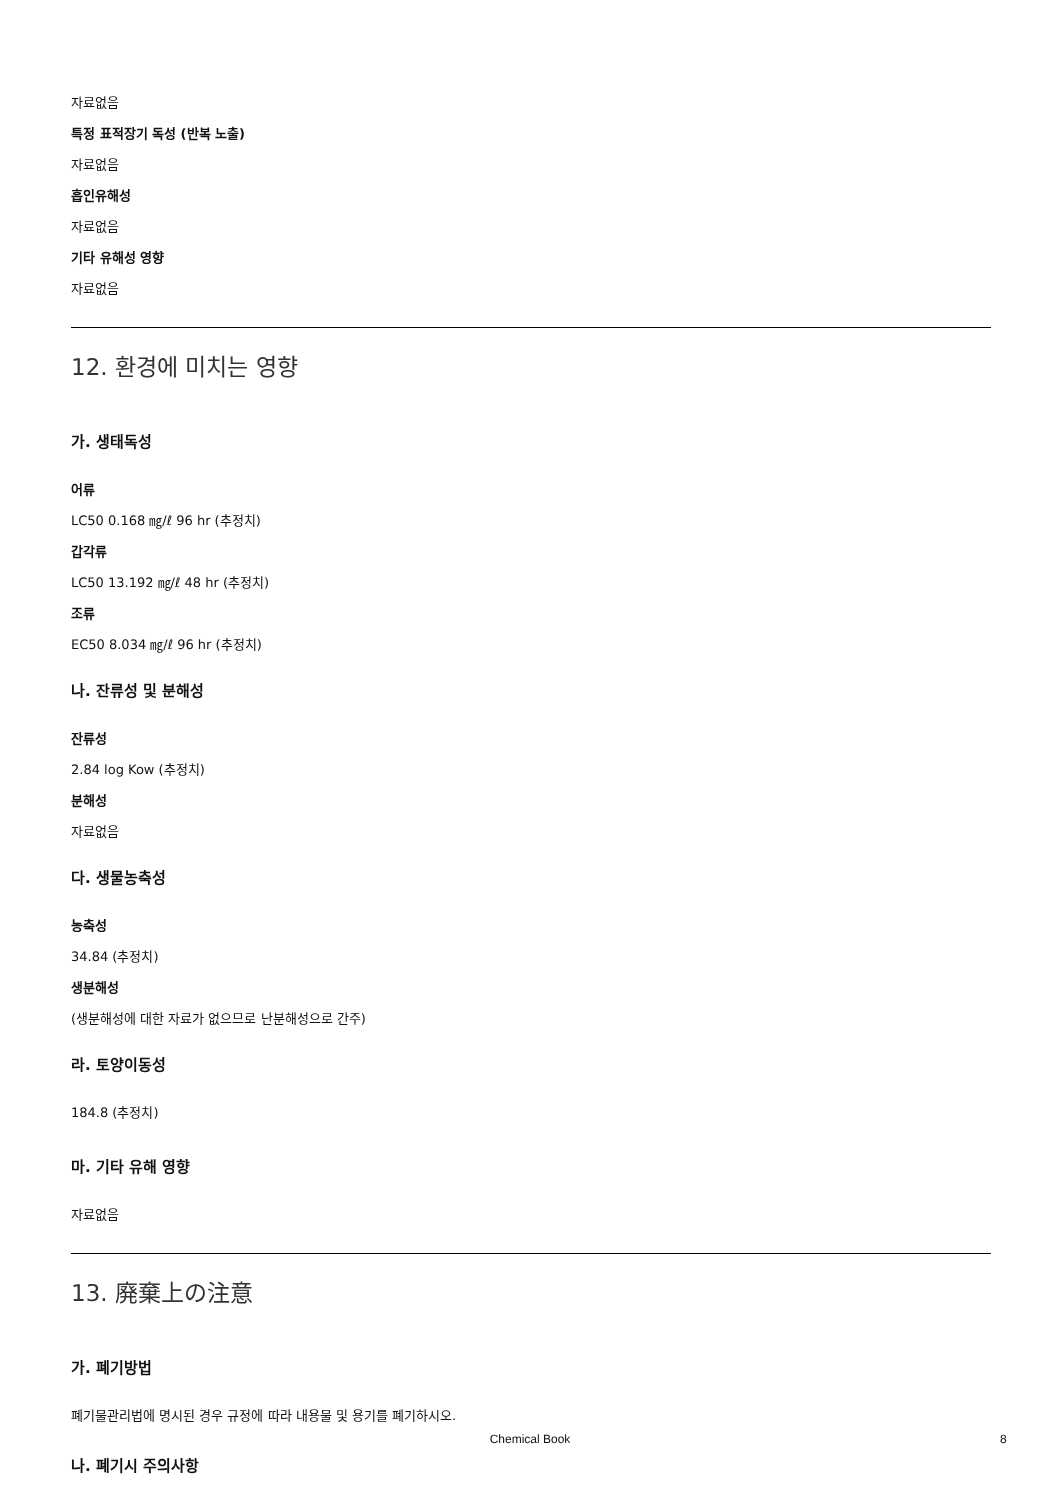자료없음
특정 표적장기 독성 (반복 노출)
자료없음
흡인유해성
자료없음
기타 유해성 영향
자료없음
12. 환경에 미치는 영향
가. 생태독성
어류
LC50 0.168 ㎎/ℓ 96 hr (추정치)
갑각류
LC50 13.192 ㎎/ℓ 48 hr (추정치)
조류
EC50 8.034 ㎎/ℓ 96 hr (추정치)
나. 잔류성 및 분해성
잔류성
2.84 log Kow (추정치)
분해성
자료없음
다. 생물농축성
농축성
34.84 (추정치)
생분해성
(생분해성에 대한 자료가 없으므로 난분해성으로 간주)
라. 토양이동성
184.8 (추정치)
마. 기타 유해 영향
자료없음
13. 廃棄上の注意
가. 폐기방법
폐기물관리법에 명시된 경우 규정에 따라 내용물 및 용기를 폐기하시오.
나. 폐기시 주의사항
Chemical Book 8